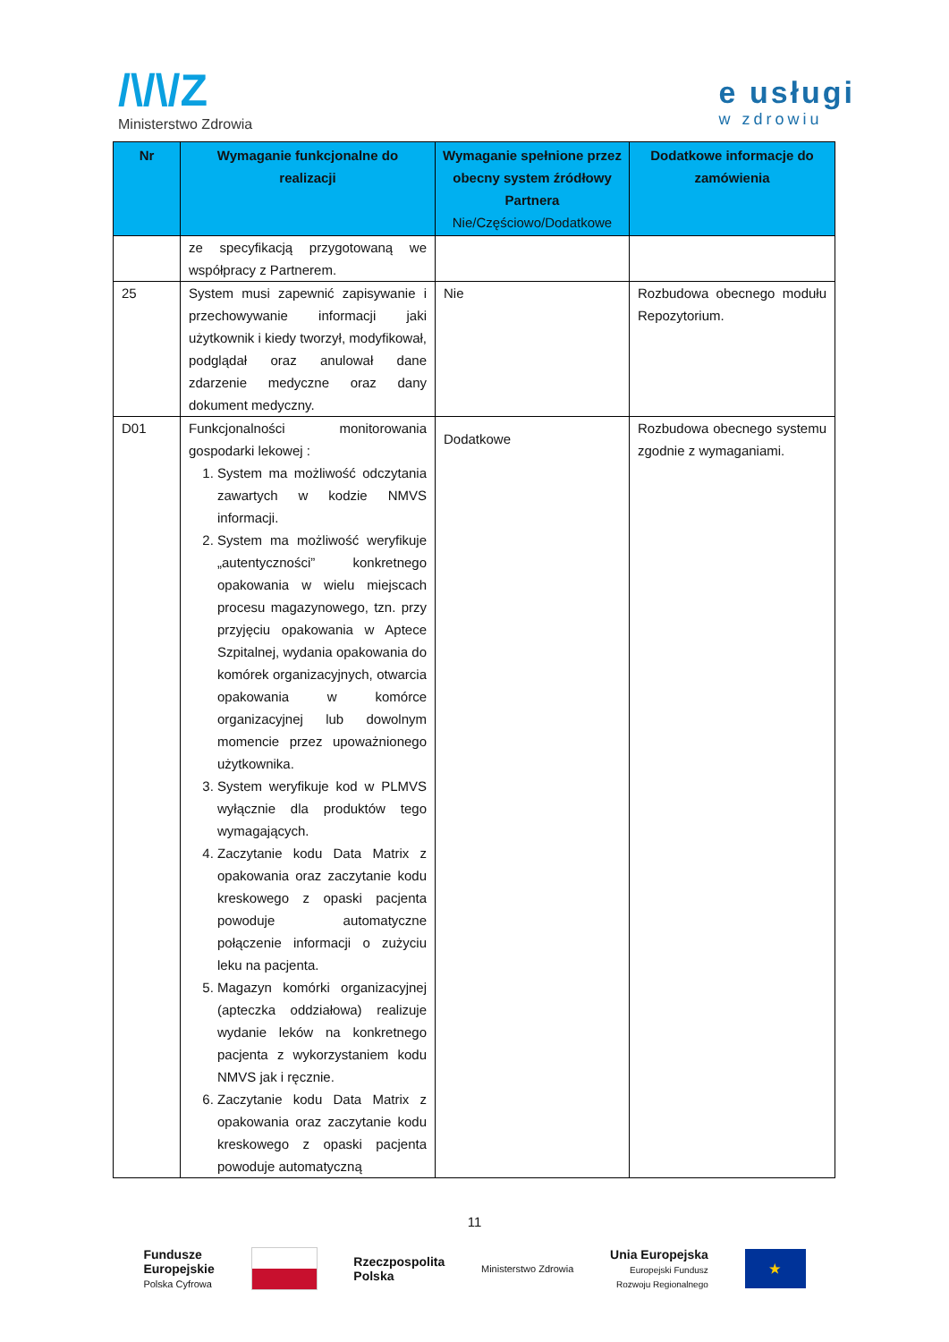/\/\/Z
Ministerstwo Zdrowia
e usługi
w zdrowiu
| Nr | Wymaganie funkcjonalne do realizacji | Wymaganie spełnione przez obecny system źródłowy Partnera Nie/Częściowo/Dodatkowe | Dodatkowe informacje do zamówienia |
| --- | --- | --- | --- |
| | ze specyfikacją przygotowaną we współpracy z Partnerem. | | |
| 25 | System musi zapewnić zapisywanie i przechowywanie informacji jaki użytkownik i kiedy tworzył, modyfikował, podglądał oraz anulował dane zdarzenie medyczne oraz dany dokument medyczny. | Nie | Rozbudowa obecnego modułu Repozytorium. |
| D01 | Funkcjonalności monitorowania gospodarki lekowej : 1. System ma możliwość odczytania zawartych w kodzie NMVS informacji. 2. System ma możliwość weryfikuje „autentyczności” konkretnego opakowania w wielu miejscach procesu magazynowego, tzn. przy przyjęciu opakowania w Aptece Szpitalnej, wydania opakowania do komórek organizacyjnych, otwarcia opakowania w komórce organizacyjnej lub dowolnym momencie przez upoważnionego użytkownika. 3. System weryfikuje kod w PLMVS wyłącznie dla produktów tego wymagających. 4. Zaczytanie kodu Data Matrix z opakowania oraz zaczytanie kodu kreskowego z opaski pacjenta powoduje automatyczne połączenie informacji o zużyciu leku na pacjenta. 5. Magazyn komórki organizacyjnej (apteczka oddziałowa) realizuje wydanie leków na konkretnego pacjenta z wykorzystaniem kodu NMVS jak i ręcznie. 6. Zaczytanie kodu Data Matrix z opakowania oraz zaczytanie kodu kreskowego z opaski pacjenta powoduje automatyczną | Dodatkowe | Rozbudowa obecnego systemu zgodnie z wymaganiami. |
11
Fundusze
Europejskie
Polska Cyfrowa
Rzeczpospolita
Polska
Ministerstwo Zdrowia
Unia Europejska
Europejski Fundusz
Rozwoju Regionalnego
★